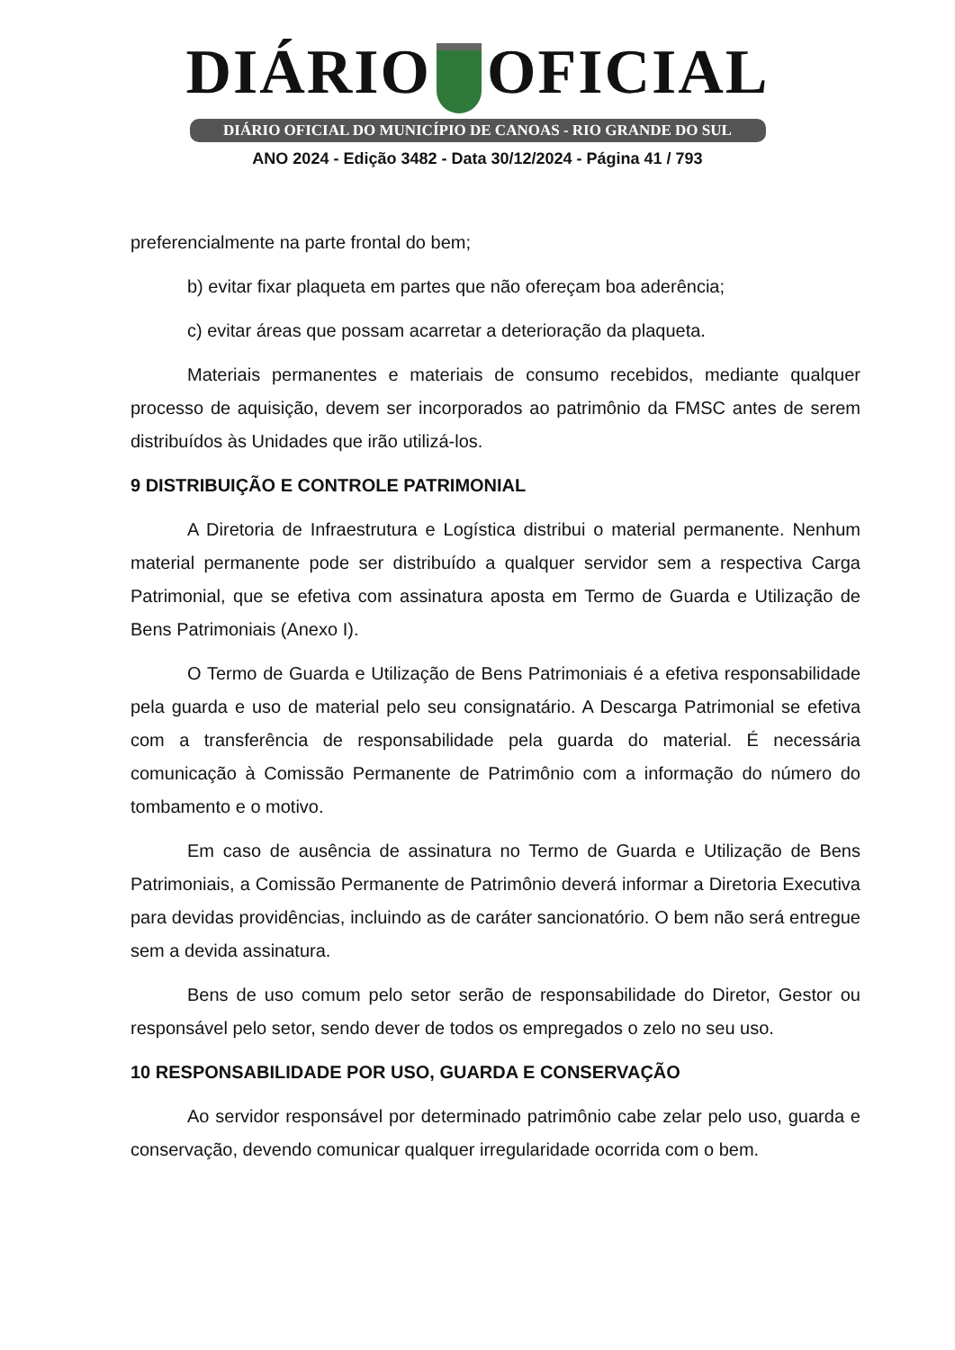DIÁRIO OFICIAL
DIÁRIO OFICIAL DO MUNICÍPIO DE CANOAS - RIO GRANDE DO SUL
ANO 2024 - Edição 3482 - Data 30/12/2024 - Página 41 / 793
preferencialmente na parte frontal do bem;
b) evitar fixar plaqueta em partes que não ofereçam boa aderência;
c) evitar áreas que possam acarretar a deterioração da plaqueta.
Materiais permanentes e materiais de consumo recebidos, mediante qualquer processo de aquisição, devem ser incorporados ao patrimônio da FMSC antes de serem distribuídos às Unidades que irão utilizá-los.
9 DISTRIBUIÇÃO E CONTROLE PATRIMONIAL
A Diretoria de Infraestrutura e Logística distribui o material permanente. Nenhum material permanente pode ser distribuído a qualquer servidor sem a respectiva Carga Patrimonial, que se efetiva com assinatura aposta em Termo de Guarda e Utilização de Bens Patrimoniais (Anexo I).
O Termo de Guarda e Utilização de Bens Patrimoniais é a efetiva responsabilidade pela guarda e uso de material pelo seu consignatário. A Descarga Patrimonial se efetiva com a transferência de responsabilidade pela guarda do material. É necessária comunicação à Comissão Permanente de Patrimônio com a informação do número do tombamento e o motivo.
Em caso de ausência de assinatura no Termo de Guarda e Utilização de Bens Patrimoniais, a Comissão Permanente de Patrimônio deverá informar a Diretoria Executiva para devidas providências, incluindo as de caráter sancionatório. O bem não será entregue sem a devida assinatura.
Bens de uso comum pelo setor serão de responsabilidade do Diretor, Gestor ou responsável pelo setor, sendo dever de todos os empregados o zelo no seu uso.
10 RESPONSABILIDADE POR USO, GUARDA E CONSERVAÇÃO
Ao servidor responsável por determinado patrimônio cabe zelar pelo uso, guarda e conservação, devendo comunicar qualquer irregularidade ocorrida com o bem.